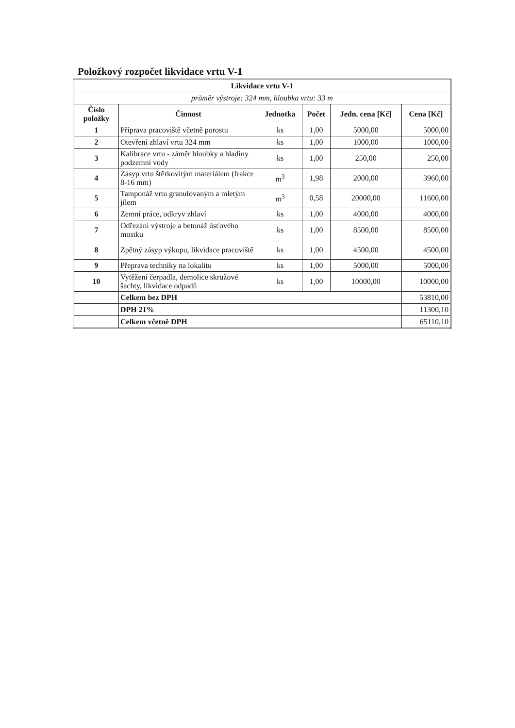Položkový rozpočet likvidace vrtu V-1
| Likvidace vrtu V-1 | | | | | |
| --- | --- | --- | --- | --- | --- |
| průměr výstroje: 324 mm, hloubka vrtu: 33 m | | | | | |
| Číslo položky | Činnost | Jednotka | Počet | Jedn. cena [Kč] | Cena [Kč] |
| 1 | Příprava pracoviště včetně porostu | ks | 1,00 | 5000,00 | 5000,00 |
| 2 | Otevření zhlaví vrtu 324 mm | ks | 1,00 | 1000,00 | 1000,00 |
| 3 | Kalibrace vrtu - záměr hloubky a hladiny podzemní vody | ks | 1,00 | 250,00 | 250,00 |
| 4 | Zásyp vrtu štěrkovitým materiálem (frakce 8-16 mm) | m<sup>3</sup> | 1,98 | 2000,00 | 3960,00 |
| 5 | Tamponáž vrtu granulovaným a mletým jílem | m<sup>3</sup> | 0,58 | 20000,00 | 11600,00 |
| 6 | Zemní práce, odkryv zhlaví | ks | 1,00 | 4000,00 | 4000,00 |
| 7 | Odřezání výstroje a betonáž úsťového mostku | ks | 1,00 | 8500,00 | 8500,00 |
| 8 | Zpětný zásyp výkopu, likvidace pracoviště | ks | 1,00 | 4500,00 | 4500,00 |
| 9 | Přeprava techniky na lokalitu | ks | 1,00 | 5000,00 | 5000,00 |
| 10 | Vytěžení čerpadla, demolice skružové šachty, likvidace odpadů | ks | 1,00 | 10000,00 | 10000,00 |
| | Celkem bez DPH | | | | 53810,00 |
| | DPH 21% | | | | 11300,10 |
| | Celkem včetně DPH | | | | 65110,10 |